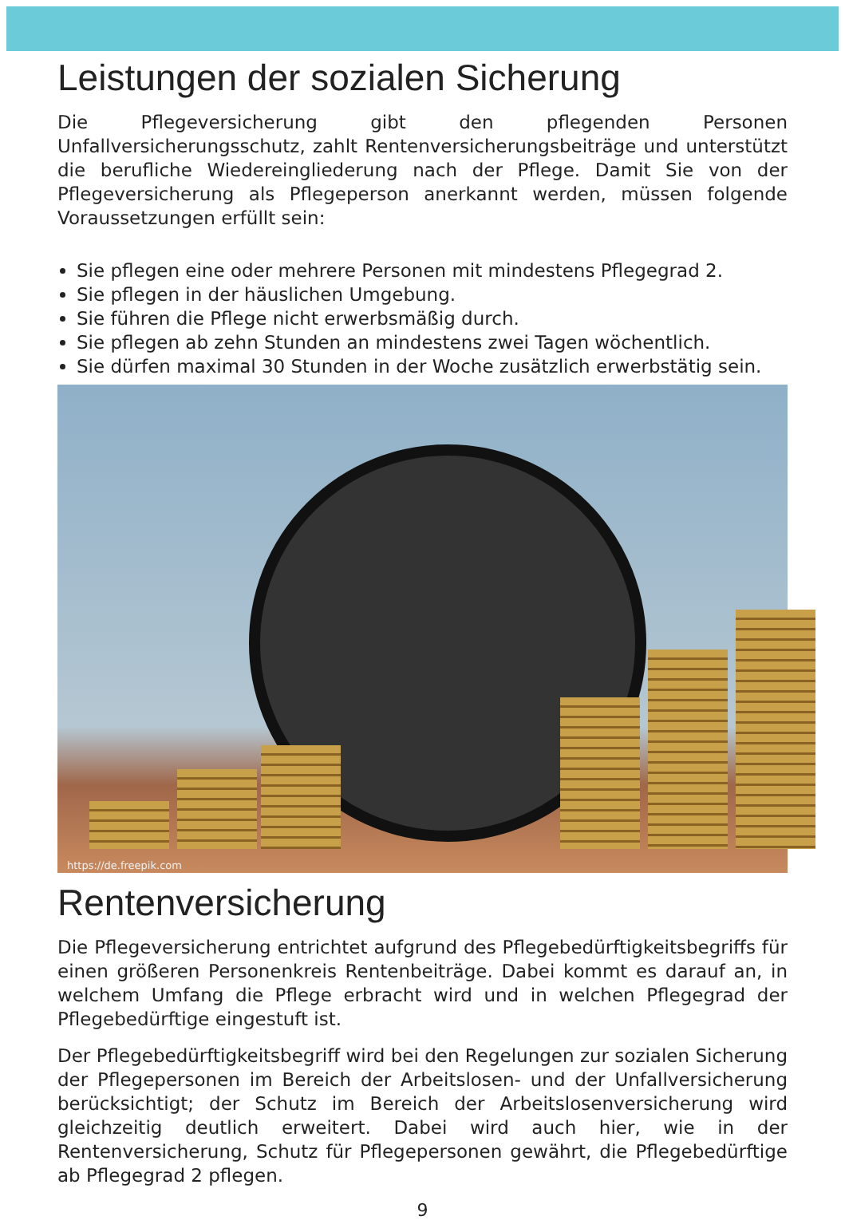Leistungen der sozialen Sicherung
Die Pflegeversicherung gibt den pflegenden Personen Unfallversicherungsschutz, zahlt Rentenversicherungsbeiträge und unterstützt die berufliche Wiedereingliederung nach der Pflege. Damit Sie von der Pflegeversicherung als Pflegeperson anerkannt werden, müssen folgende Voraussetzungen erfüllt sein:
Sie pflegen eine oder mehrere Personen mit mindestens Pflegegrad 2.
Sie pflegen in der häuslichen Umgebung.
Sie führen die Pflege nicht erwerbsmäßig durch.
Sie pflegen ab zehn Stunden an mindestens zwei Tagen wöchentlich.
Sie dürfen maximal 30 Stunden in der Woche zusätzlich erwerbstätig sein.
https://de.freepik.com
Rentenversicherung
Die Pflegeversicherung entrichtet aufgrund des Pflegebedürftigkeitsbegriffs für einen größeren Personenkreis Rentenbeiträge. Dabei kommt es darauf an, in welchem Umfang die Pflege erbracht wird und in welchen Pflegegrad der Pflegebedürftige eingestuft ist.
Der Pflegebedürftigkeitsbegriff wird bei den Regelungen zur sozialen Sicherung der Pflegepersonen im Bereich der Arbeitslosen- und der Unfallversicherung berücksichtigt; der Schutz im Bereich der Arbeitslosenversicherung wird gleichzeitig deutlich erweitert. Dabei wird auch hier, wie in der Rentenversicherung, Schutz für Pflegepersonen gewährt, die Pflegebedürftige ab Pflegegrad 2 pflegen.
9